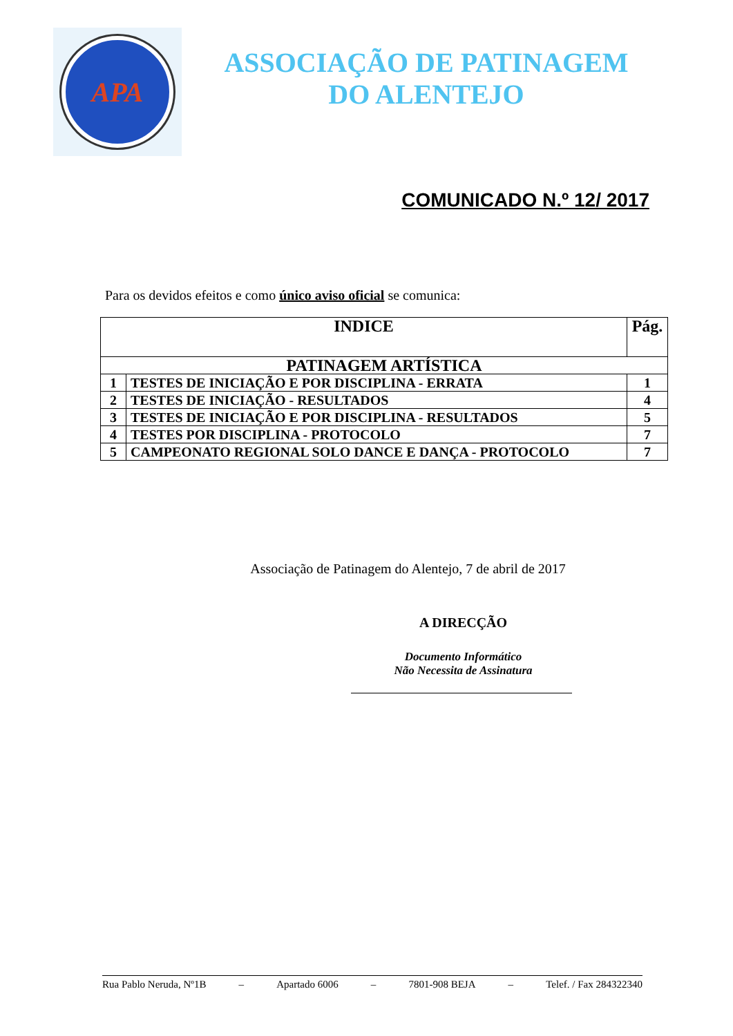APA
ASSOCIAÇÃO DE PATINAGEM
DO ALENTEJO
COMUNICADO N.º 12/ 2017
Para os devidos efeitos e como único aviso oficial se comunica:
| INDICE | | Pág. |
| --- | --- | --- |
| PATINAGEM ARTÍSTICA | | |
| 1 | TESTES DE INICIAÇÃO E POR DISCIPLINA - ERRATA | 1 |
| 2 | TESTES DE INICIAÇÃO - RESULTADOS | 4 |
| 3 | TESTES DE INICIAÇÃO E POR DISCIPLINA - RESULTADOS | 5 |
| 4 | TESTES POR DISCIPLINA - PROTOCOLO | 7 |
| 5 | CAMPEONATO REGIONAL SOLO DANCE E DANÇA - PROTOCOLO | 7 |
Associação de Patinagem do Alentejo, 7 de abril de 2017
A DIRECÇÃO
Documento Informático
Não Necessita de Assinatura
Rua Pablo Neruda, Nº1B – Apartado 6006 – 7801-908 BEJA – Telef. / Fax 284322340